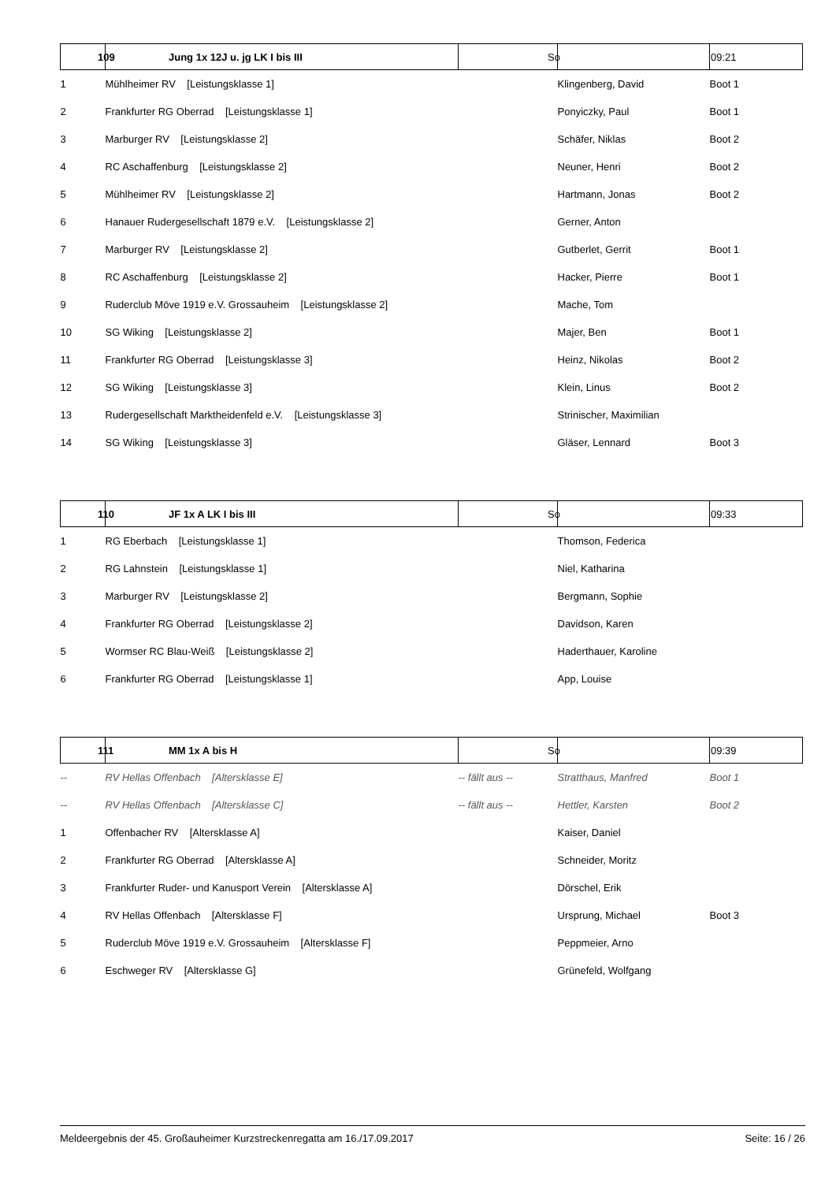| 109 | Jung 1x 12J u. jg LK I bis III | So | | 09:21 |
| --- | --- | --- | --- | --- |
| 1 | Mühlheimer RV [Leistungsklasse 1] | | Klingenberg, David | Boot 1 |
| 2 | Frankfurter RG Oberrad [Leistungsklasse 1] | | Ponyiczky, Paul | Boot 1 |
| 3 | Marburger RV [Leistungsklasse 2] | | Schäfer, Niklas | Boot 2 |
| 4 | RC Aschaffenburg [Leistungsklasse 2] | | Neuner, Henri | Boot 2 |
| 5 | Mühlheimer RV [Leistungsklasse 2] | | Hartmann, Jonas | Boot 2 |
| 6 | Hanauer Rudergesellschaft 1879 e.V. [Leistungsklasse 2] | | Gerner, Anton | |
| 7 | Marburger RV [Leistungsklasse 2] | | Gutberlet, Gerrit | Boot 1 |
| 8 | RC Aschaffenburg [Leistungsklasse 2] | | Hacker, Pierre | Boot 1 |
| 9 | Ruderclub Möve 1919 e.V. Grossauheim [Leistungsklasse 2] | | Mache, Tom | |
| 10 | SG Wiking [Leistungsklasse 2] | | Majer, Ben | Boot 1 |
| 11 | Frankfurter RG Oberrad [Leistungsklasse 3] | | Heinz, Nikolas | Boot 2 |
| 12 | SG Wiking [Leistungsklasse 3] | | Klein, Linus | Boot 2 |
| 13 | Rudergesellschaft Marktheidenfeld e.V. [Leistungsklasse 3] | | Strinischer, Maximilian | |
| 14 | SG Wiking [Leistungsklasse 3] | | Gläser, Lennard | Boot 3 |
| 110 | JF 1x A LK I bis III | So | | 09:33 |
| 1 | RG Eberbach [Leistungsklasse 1] | | Thomson, Federica | |
| 2 | RG Lahnstein [Leistungsklasse 1] | | Niel, Katharina | |
| 3 | Marburger RV [Leistungsklasse 2] | | Bergmann, Sophie | |
| 4 | Frankfurter RG Oberrad [Leistungsklasse 2] | | Davidson, Karen | |
| 5 | Wormser RC Blau-Weiß [Leistungsklasse 2] | | Haderthauer, Karoline | |
| 6 | Frankfurter RG Oberrad [Leistungsklasse 1] | | App, Louise | |
| 111 | MM 1x A bis H | So | | 09:39 |
| -- | RV Hellas Offenbach [Altersklasse E] | -- fällt aus -- | Stratthaus, Manfred | Boot 1 |
| -- | RV Hellas Offenbach [Altersklasse C] | -- fällt aus -- | Hettler, Karsten | Boot 2 |
| 1 | Offenbacher RV [Altersklasse A] | | Kaiser, Daniel | |
| 2 | Frankfurter RG Oberrad [Altersklasse A] | | Schneider, Moritz | |
| 3 | Frankfurter Ruder- und Kanusport Verein [Altersklasse A] | | Dörschel, Erik | |
| 4 | RV Hellas Offenbach [Altersklasse F] | | Ursprung, Michael | Boot 3 |
| 5 | Ruderclub Möve 1919 e.V. Grossauheim [Altersklasse F] | | Peppmeier, Arno | |
| 6 | Eschweger RV [Altersklasse G] | | Grünefeld, Wolfgang | |
Meldeergebnis der 45. Großauheimer Kurzstreckenregatta am 16./17.09.2017 Seite: 16 / 26